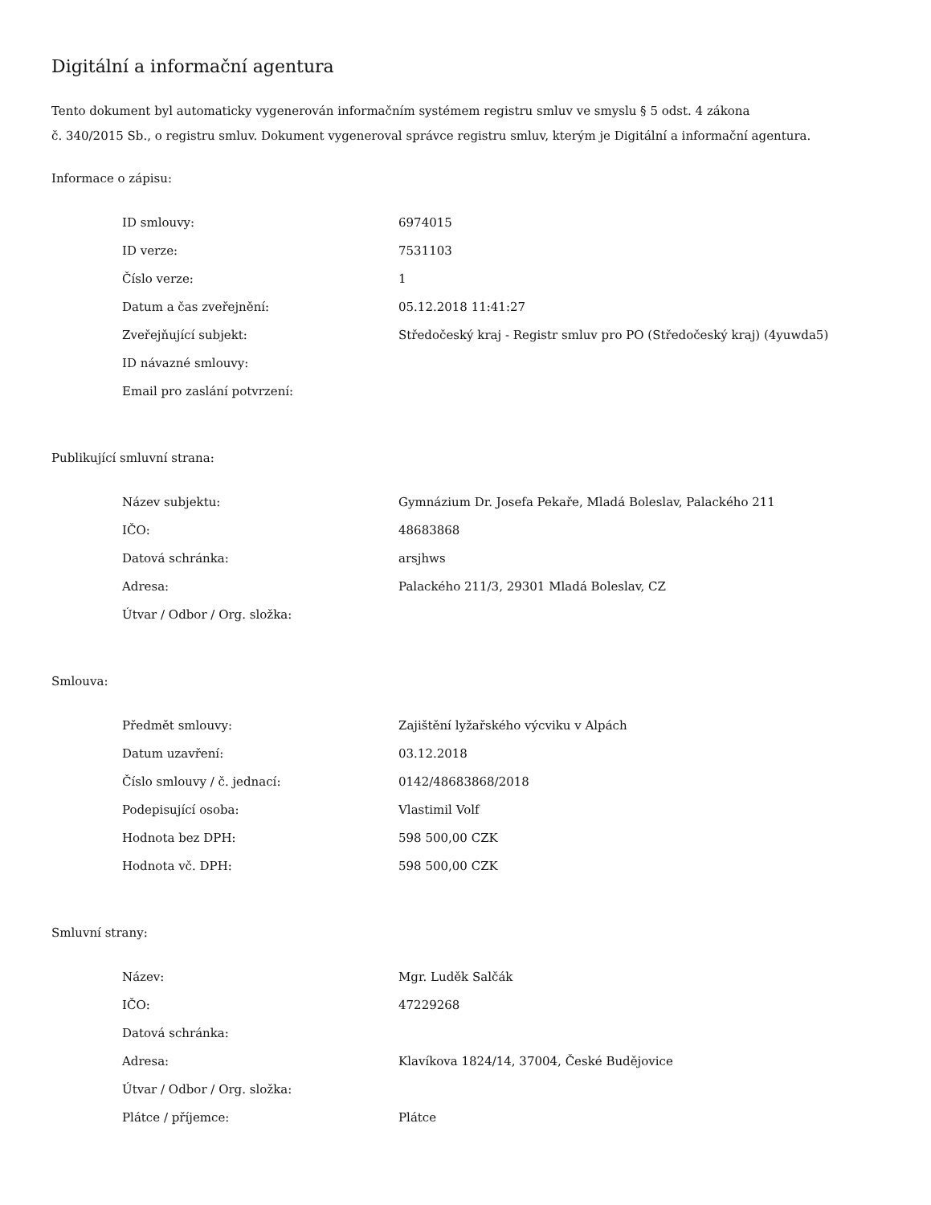Digitální a informační agentura
Tento dokument byl automaticky vygenerován informačním systémem registru smluv ve smyslu § 5 odst. 4 zákona
č. 340/2015 Sb., o registru smluv. Dokument vygeneroval správce registru smluv, kterým je Digitální a informační agentura.
Informace o zápisu:
| ID smlouvy: | 6974015 |
| ID verze: | 7531103 |
| Číslo verze: | 1 |
| Datum a čas zveřejnění: | 05.12.2018 11:41:27 |
| Zveřejňující subjekt: | Středočeský kraj - Registr smluv pro PO (Středočeský kraj) (4yuwda5) |
| ID návazné smlouvy: | |
| Email pro zaslání potvrzení: | |
Publikující smluvní strana:
| Název subjektu: | Gymnázium Dr. Josefa Pekaře, Mladá Boleslav, Palackého 211 |
| IČO: | 48683868 |
| Datová schránka: | arsjhws |
| Adresa: | Palackého 211/3, 29301 Mladá Boleslav, CZ |
| Útvar / Odbor / Org. složka: | |
Smlouva:
| Předmět smlouvy: | Zajištění lyžařského výcviku v Alpách |
| Datum uzavření: | 03.12.2018 |
| Číslo smlouvy / č. jednací: | 0142/48683868/2018 |
| Podepisující osoba: | Vlastimil Volf |
| Hodnota bez DPH: | 598 500,00 CZK |
| Hodnota vč. DPH: | 598 500,00 CZK |
Smluvní strany:
| Název: | Mgr. Luděk Salčák |
| IČO: | 47229268 |
| Datová schránka: | |
| Adresa: | Klavíkova 1824/14, 37004, České Budějovice |
| Útvar / Odbor / Org. složka: | |
| Plátce / příjemce: | Plátce |